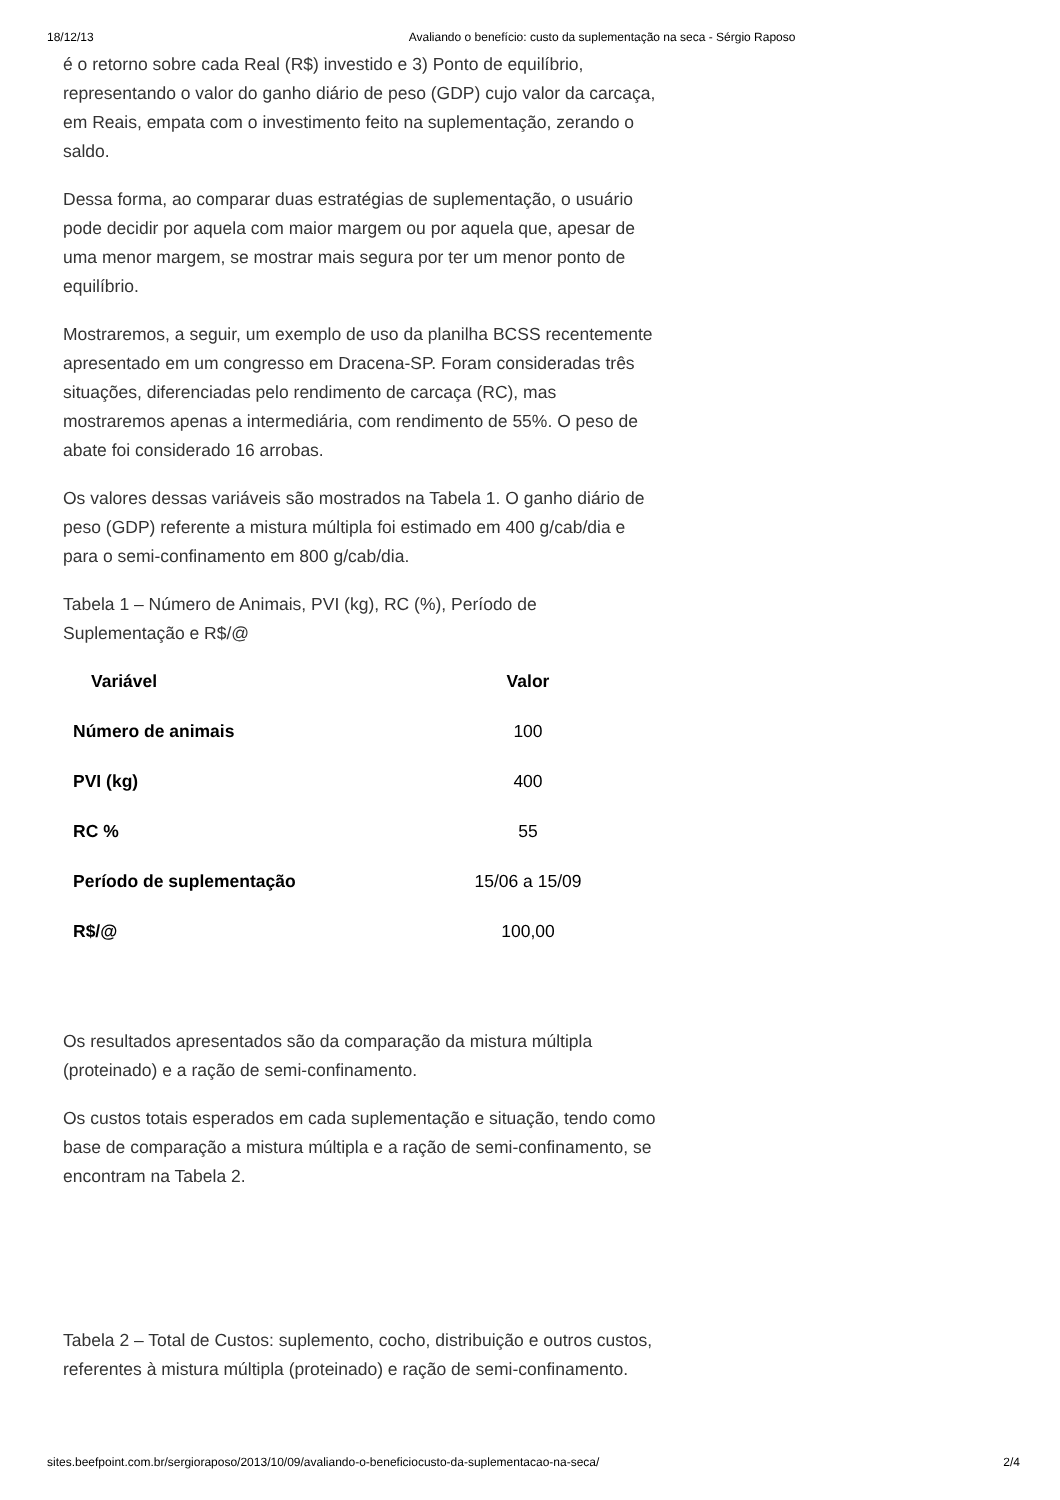18/12/13 Avaliando o benefício: custo da suplementação na seca - Sérgio Raposo
é o retorno sobre cada Real (R$) investido e 3) Ponto de equilíbrio, representando o valor do ganho diário de peso (GDP) cujo valor da carcaça, em Reais, empata com o investimento feito na suplementação, zerando o saldo.
Dessa forma, ao comparar duas estratégias de suplementação, o usuário pode decidir por aquela com maior margem ou por aquela que, apesar de uma menor margem, se mostrar mais segura por ter um menor ponto de equilíbrio.
Mostraremos, a seguir, um exemplo de uso da planilha BCSS recentemente apresentado em um congresso em Dracena-SP. Foram consideradas três situações, diferenciadas pelo rendimento de carcaça (RC), mas mostraremos apenas a intermediária, com rendimento de 55%. O peso de abate foi considerado 16 arrobas.
Os valores dessas variáveis são mostrados na Tabela 1. O ganho diário de peso (GDP) referente a mistura múltipla foi estimado em 400 g/cab/dia e para o semi-confinamento em 800 g/cab/dia.
Tabela 1 – Número de Animais, PVI (kg), RC (%), Período de Suplementação e R$/@
| Variável | Valor |
| --- | --- |
| Número de animais | 100 |
| PVI (kg) | 400 |
| RC % | 55 |
| Período de suplementação | 15/06 a 15/09 |
| R$/@ | 100,00 |
Os resultados apresentados são da comparação da mistura múltipla (proteinado) e a ração de semi-confinamento.
Os custos totais esperados em cada suplementação e situação, tendo como base de comparação a mistura múltipla e a ração de semi-confinamento, se encontram na Tabela 2.
Tabela 2 – Total de Custos: suplemento, cocho, distribuição e outros custos, referentes à mistura múltipla (proteinado) e ração de semi-confinamento.
sites.beefpoint.com.br/sergioraposo/2013/10/09/avaliando-o-beneficiocusto-da-suplementacao-na-seca/ 2/4